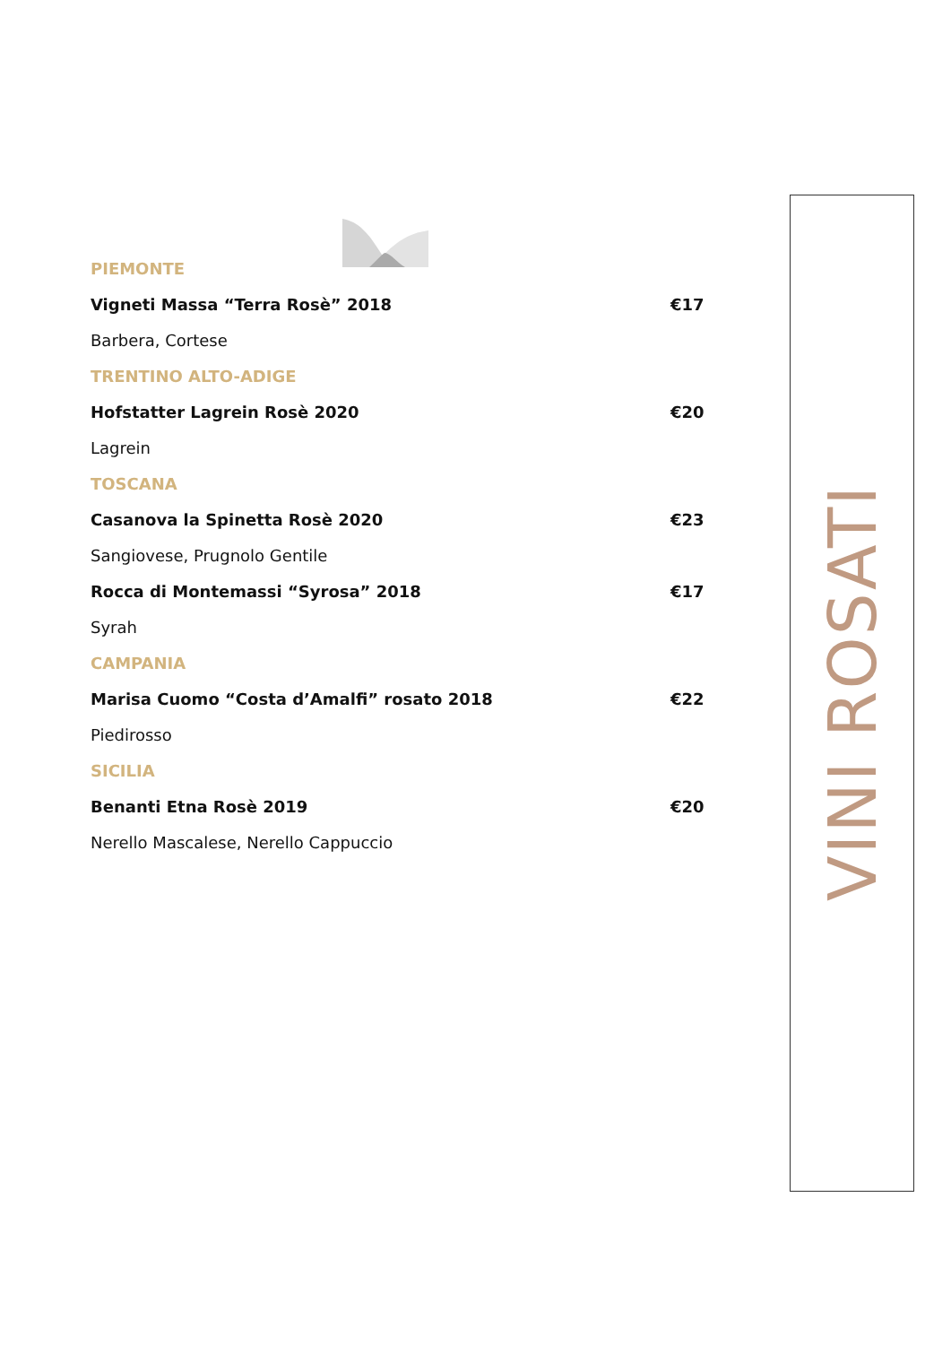PIEMONTE
Vigneti Massa “Terra Rosè” 2018 €17
Barbera, Cortese
TRENTINO ALTO-ADIGE
Hofstatter Lagrein Rosè 2020 €20
Lagrein
TOSCANA
Casanova la Spinetta Rosè 2020 €23
Sangiovese, Prugnolo Gentile
Rocca di Montemassi “Syrosa” 2018 €17
Syrah
CAMPANIA
Marisa Cuomo “Costa d’Amalfi” rosato 2018 €22
Piedirosso
SICILIA
Benanti Etna Rosè 2019 €20
Nerello Mascalese, Nerello Cappuccio
VINI ROSATI